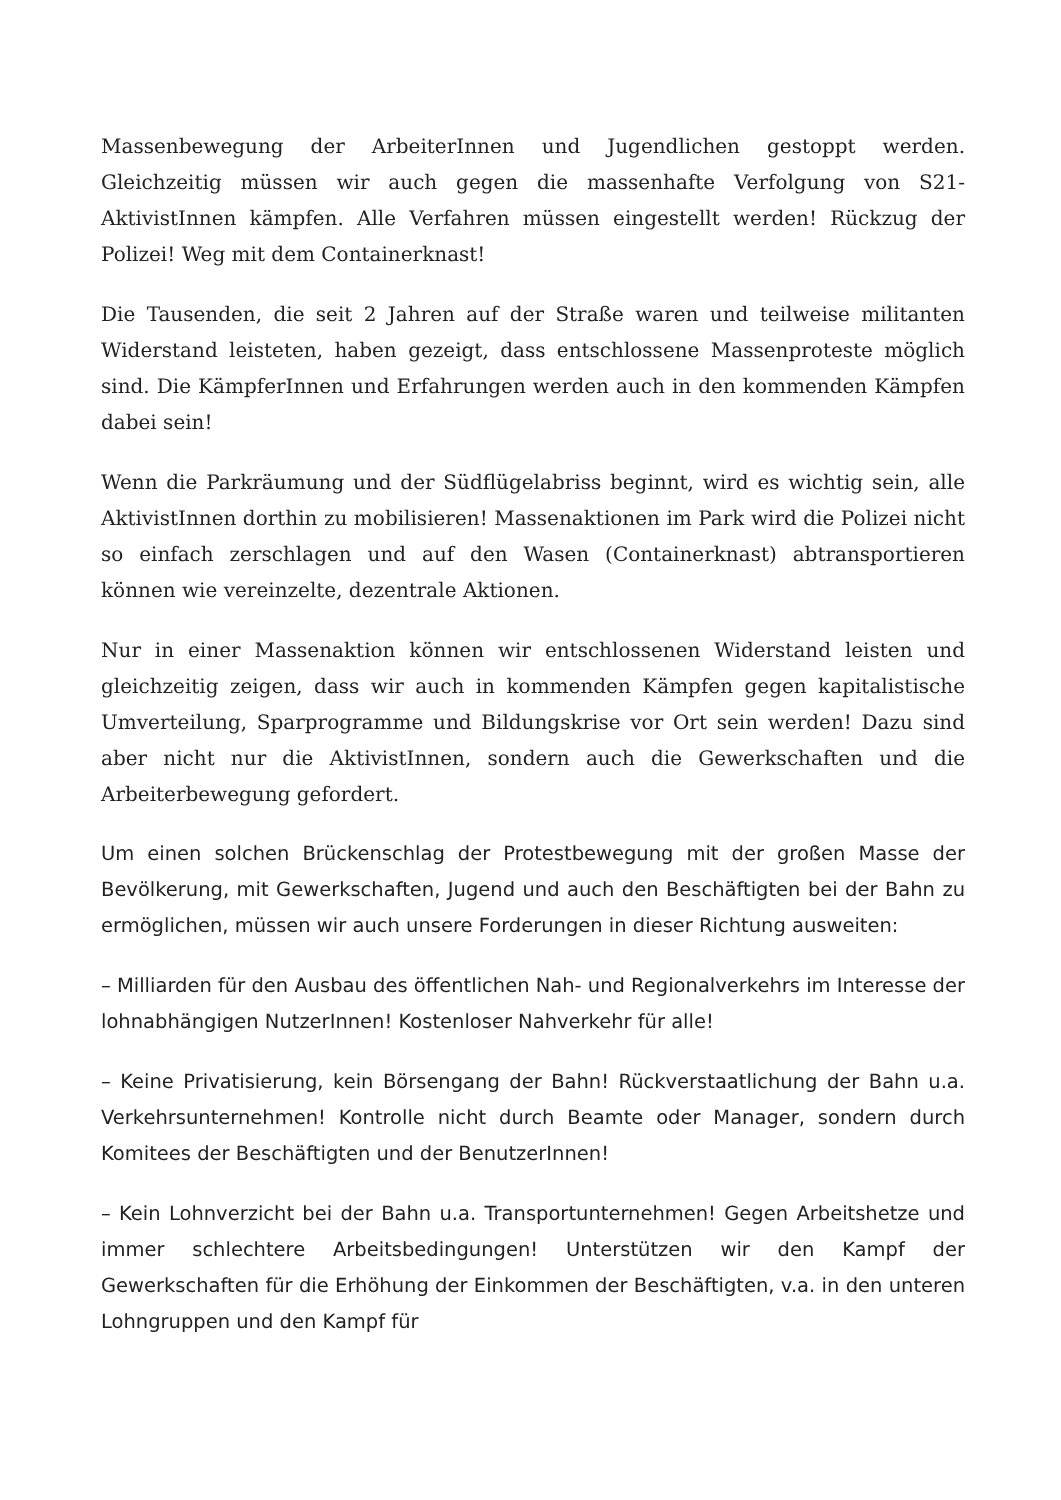Massenbewegung der ArbeiterInnen und Jugendlichen gestoppt werden. Gleichzeitig müssen wir auch gegen die massenhafte Verfolgung von S21-AktivistInnen kämpfen. Alle Verfahren müssen eingestellt werden! Rückzug der Polizei! Weg mit dem Containerknast!
Die Tausenden, die seit 2 Jahren auf der Straße waren und teilweise militanten Widerstand leisteten, haben gezeigt, dass entschlossene Massenproteste möglich sind. Die KämpferInnen und Erfahrungen werden auch in den kommenden Kämpfen dabei sein!
Wenn die Parkräumung und der Südflügelabriss beginnt, wird es wichtig sein, alle AktivistInnen dorthin zu mobilisieren! Massenaktionen im Park wird die Polizei nicht so einfach zerschlagen und auf den Wasen (Containerknast) abtransportieren können wie vereinzelte, dezentrale Aktionen.
Nur in einer Massenaktion können wir entschlossenen Widerstand leisten und gleichzeitig zeigen, dass wir auch in kommenden Kämpfen gegen kapitalistische Umverteilung, Sparprogramme und Bildungskrise vor Ort sein werden! Dazu sind aber nicht nur die AktivistInnen, sondern auch die Gewerkschaften und die Arbeiterbewegung gefordert.
Um einen solchen Brückenschlag der Protestbewegung mit der großen Masse der Bevölkerung, mit Gewerkschaften, Jugend und auch den Beschäftigten bei der Bahn zu ermöglichen, müssen wir auch unsere Forderungen in dieser Richtung ausweiten:
– Milliarden für den Ausbau des öffentlichen Nah- und Regionalverkehrs im Interesse der lohnabhängigen NutzerInnen! Kostenloser Nahverkehr für alle!
– Keine Privatisierung, kein Börsengang der Bahn! Rückverstaatlichung der Bahn u.a. Verkehrsunternehmen! Kontrolle nicht durch Beamte oder Manager, sondern durch Komitees der Beschäftigten und der BenutzerInnen!
– Kein Lohnverzicht bei der Bahn u.a. Transportunternehmen! Gegen Arbeitshetze und immer schlechtere Arbeitsbedingungen! Unterstützen wir den Kampf der Gewerkschaften für die Erhöhung der Einkommen der Beschäftigten, v.a. in den unteren Lohngruppen und den Kampf für